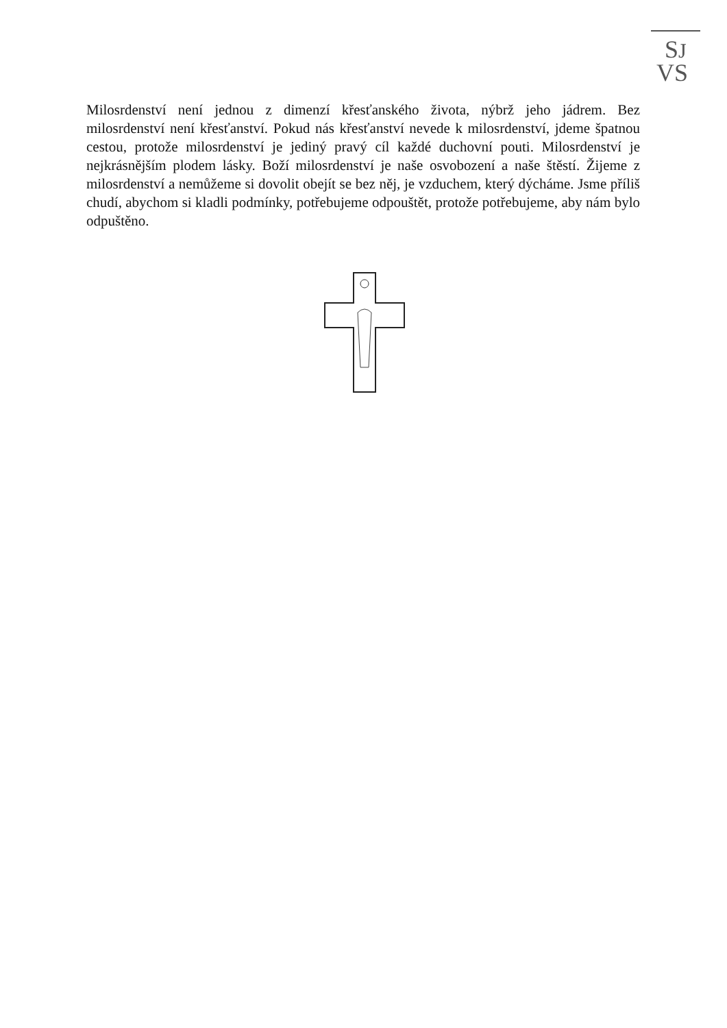SJ
VS
Milosrdenství není jednou z dimenzí křesťanského života, nýbrž jeho jádrem. Bez milosrdenství není křesťanství. Pokud nás křesťanství nevede k milosrdenství, jdeme špatnou cestou, protože milosrdenství je jediný pravý cíl každé duchovní pouti. Milosrdenství je nejkrásnějším plodem lásky. Boží milosrdenství je naše osvobození a naše štěstí. Žijeme z milosrdenství a nemůžeme si dovolit obejít se bez něj, je vzduchem, který dýcháme. Jsme příliš chudí, abychom si kladli podmínky, potřebujeme odpouštět, protože potřebujeme, aby nám bylo odpuštěno.